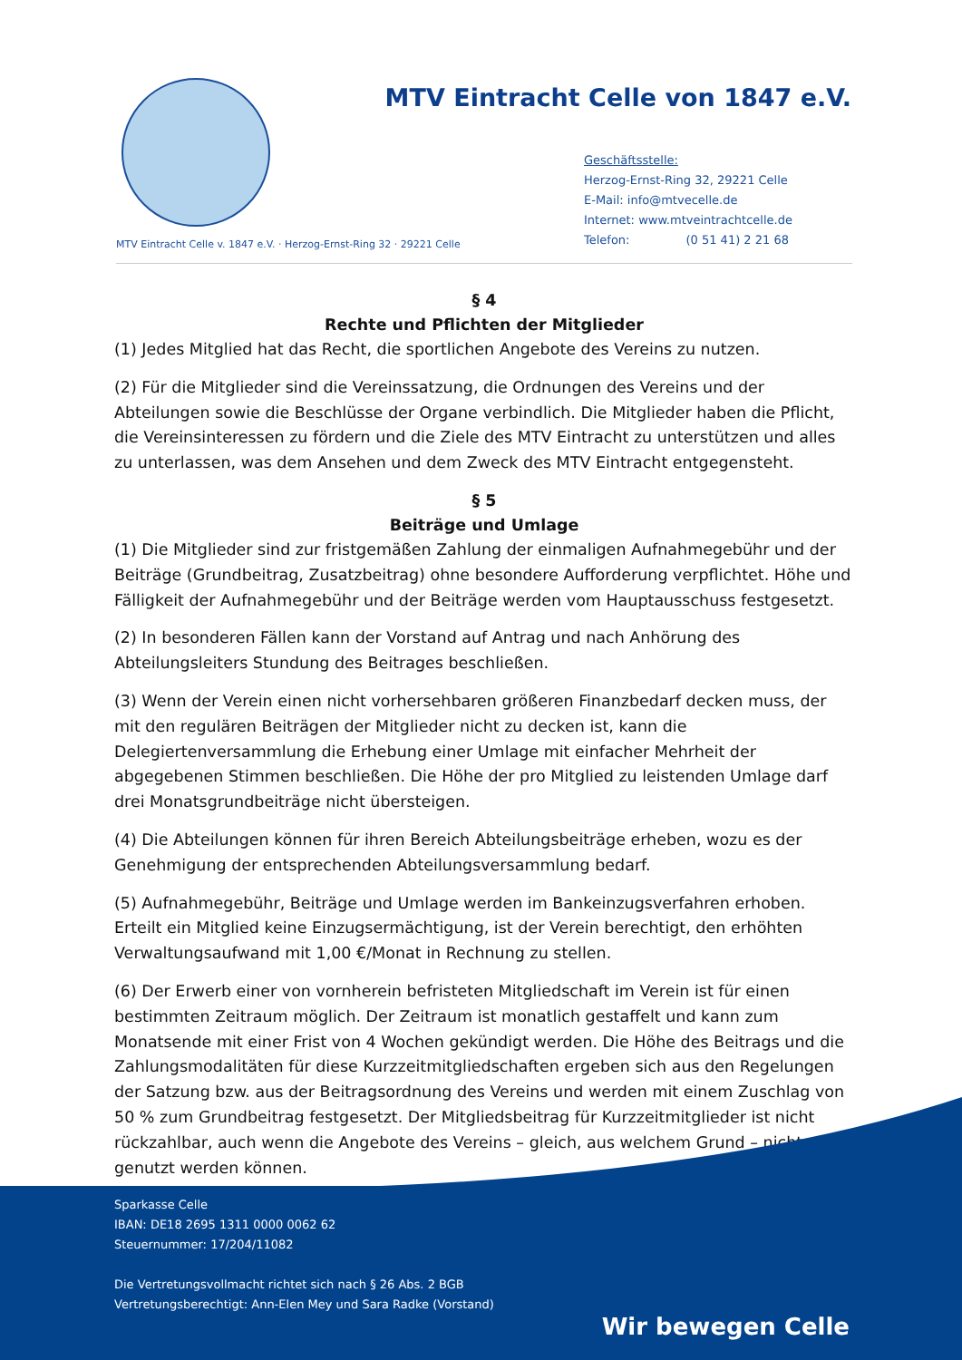MTV Eintracht Celle von 1847 e.V.
Geschäftsstelle:
Herzog-Ernst-Ring 32, 29221 Celle
E-Mail: info@mtvecelle.de
Internet: www.mtveintrachtcelle.de
Telefon: (0 51 41) 2 21 68
MTV Eintracht Celle v. 1847 e.V. · Herzog-Ernst-Ring 32 · 29221 Celle
§ 4
Rechte und Pflichten der Mitglieder
(1) Jedes Mitglied hat das Recht, die sportlichen Angebote des Vereins zu nutzen.
(2) Für die Mitglieder sind die Vereinssatzung, die Ordnungen des Vereins und der Abteilungen sowie die Beschlüsse der Organe verbindlich. Die Mitglieder haben die Pflicht, die Vereinsinteressen zu fördern und die Ziele des MTV Eintracht zu unterstützen und alles zu unterlassen, was dem Ansehen und dem Zweck des MTV Eintracht entgegensteht.
§ 5
Beiträge und Umlage
(1) Die Mitglieder sind zur fristgemäßen Zahlung der einmaligen Aufnahmegebühr und der Beiträge (Grundbeitrag, Zusatzbeitrag) ohne besondere Aufforderung verpflichtet. Höhe und Fälligkeit der Aufnahmegebühr und der Beiträge werden vom Hauptausschuss festgesetzt.
(2) In besonderen Fällen kann der Vorstand auf Antrag und nach Anhörung des Abteilungsleiters Stundung des Beitrages beschließen.
(3) Wenn der Verein einen nicht vorhersehbaren größeren Finanzbedarf decken muss, der mit den regulären Beiträgen der Mitglieder nicht zu decken ist, kann die Delegiertenversammlung die Erhebung einer Umlage mit einfacher Mehrheit der abgegebenen Stimmen beschließen. Die Höhe der pro Mitglied zu leistenden Umlage darf drei Monatsgrundbeiträge nicht übersteigen.
(4) Die Abteilungen können für ihren Bereich Abteilungsbeiträge erheben, wozu es der Genehmigung der entsprechenden Abteilungsversammlung bedarf.
(5) Aufnahmegebühr, Beiträge und Umlage werden im Bankeinzugsverfahren erhoben. Erteilt ein Mitglied keine Einzugsermächtigung, ist der Verein berechtigt, den erhöhten Verwaltungsaufwand mit 1,00 €/Monat in Rechnung zu stellen.
(6) Der Erwerb einer von vornherein befristeten Mitgliedschaft im Verein ist für einen bestimmten Zeitraum möglich. Der Zeitraum ist monatlich gestaffelt und kann zum Monatsende mit einer Frist von 4 Wochen gekündigt werden. Die Höhe des Beitrags und die Zahlungsmodalitäten für diese Kurzzeitmitgliedschaften ergeben sich aus den Regelungen der Satzung bzw. aus der Beitragsordnung des Vereins und werden mit einem Zuschlag von 50 % zum Grundbeitrag festgesetzt. Der Mitgliedsbeitrag für Kurzzeitmitglieder ist nicht rückzahlbar, auch wenn die Angebote des Vereins – gleich, aus welchem Grund – nicht genutzt werden können.
Sparkasse Celle
IBAN: DE18 2695 1311 0000 0062 62
Steuernummer: 17/204/11082
Die Vertretungsvollmacht richtet sich nach § 26 Abs. 2 BGB
Vertretungsberechtigt: Ann-Elen Mey und Sara Radke (Vorstand)
Wir bewegen Celle